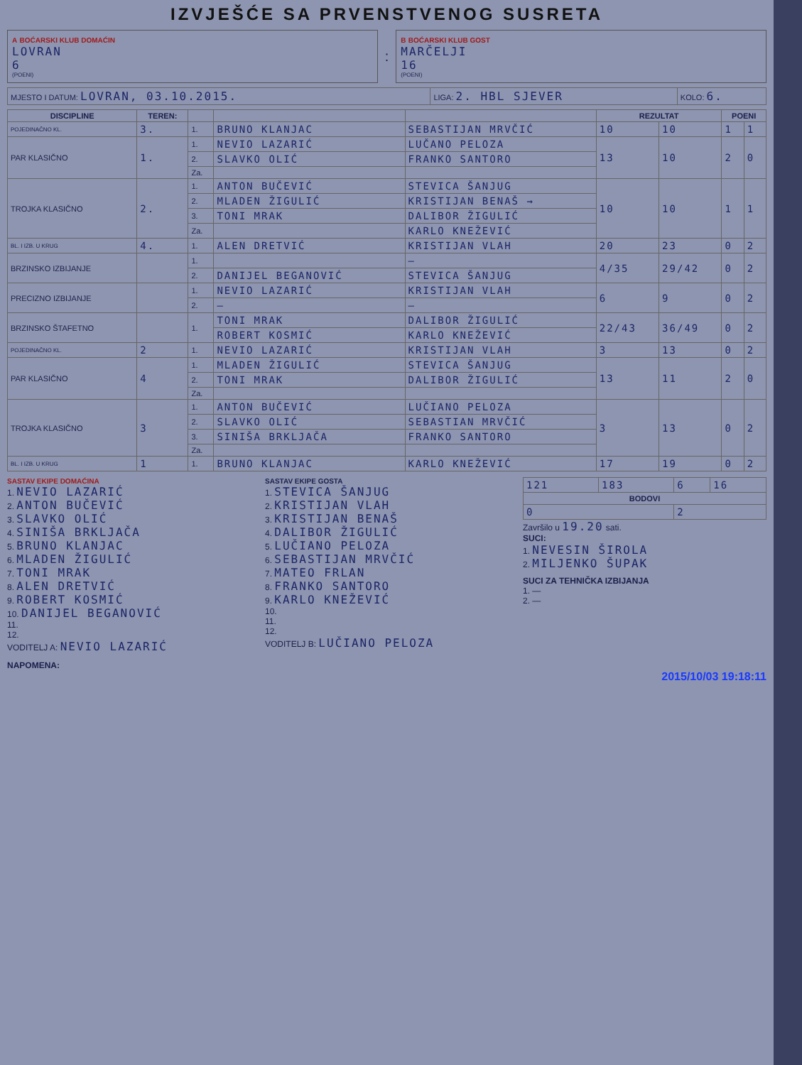IZVJEŠĆE SA PRVENSTVENOG SUSRETA
A BOĆARSKI KLUB DOMAĆIN
LOVRAN
6
(POENI)
:
B BOĆARSKI KLUB GOST
MARČELJI
16
(POENI)
| MJESTO I DATUM: LOVRAN, 03.10.2015. | LIGA: 2. HBL SJEVER | KOLO: 6. |
| DISCIPLINE | TEREN: | | | | REZULTAT | | POENI | |
| --- | --- | --- | --- | --- | --- | --- | --- | --- |
| POJEDINAČNO KL. | 3. | 1. | BRUNO KLANJAC | SEBASTIJAN MRVČIĆ | 10 | 10 | 1 | 1 |
| PAR KLASIČNO | 1. | 1. | NEVIO LAZARIĆ | LUČANO PELOZA | 13 | 10 | 2 | 0 |
| | | 2. | SLAVKO OLIĆ | FRANKO SANTORO | | | | |
| | | Za. | | | | | | |
| TROJKA KLASIČNO | 2. | 1. | ANTON BUČEVIĆ | STEVICA ŠANJUG | 10 | 10 | 1 | 1 |
| | | 2. | MLADEN ŽIGULIĆ | KRISTIJAN BENAŠ → | | | | |
| | | 3. | TONI MRAK | DALIBOR ŽIGULIĆ | | | | |
| | | Za. | | KARLO KNEŽEVIĆ | | | | |
| BL. I IZB. U KRUG | 4. | 1. | ALEN DRETVIĆ | KRISTIJAN VLAH | 20 | 23 | 0 | 2 |
| BRZINSKO IZBIJANJE | | 1. | | — | 4/35 | 29/42 | 0 | 2 |
| | | 2. | DANIJEL BEGANOVIĆ | STEVICA ŠANJUG | | | | |
| PRECIZNO IZBIJANJE | | 1. | NEVIO LAZARIĆ | KRISTIJAN VLAH | 6 | 9 | 0 | 2 |
| | | 2. | — | — | | | | |
| BRZINSKO ŠTAFETNO | | 1. | TONI MRAK | DALIBOR ŽIGULIĆ | 22/43 | 36/49 | 0 | 2 |
| | | | ROBERT KOSMIĆ | KARLO KNEŽEVIĆ | | | | |
| POJEDINAČNO KL. | 2 | 1. | NEVIO LAZARIĆ | KRISTIJAN VLAH | 3 | 13 | 0 | 2 |
| PAR KLASIČNO | 4 | 1. | MLADEN ŽIGULIĆ | STEVICA ŠANJUG | 13 | 11 | 2 | 0 |
| | | 2. | TONI MRAK | DALIBOR ŽIGULIĆ | | | | |
| | | Za. | | | | | | |
| TROJKA KLASIČNO | 3 | 1. | ANTON BUČEVIĆ | LUČIANO PELOZA | 3 | 13 | 0 | 2 |
| | | 2. | SLAVKO OLIĆ | SEBASTIAN MRVČIĆ | | | | |
| | | 3. | SINIŠA BRKLJAČA | FRANKO SANTORO | | | | |
| | | Za. | | | | | | |
| BL. I IZB. U KRUG | 1 | 1. | BRUNO KLANJAC | KARLO KNEŽEVIĆ | 17 | 19 | 0 | 2 |
SASTAV EKIPE DOMAĆINA
1. NEVIO LAZARIĆ
2. ANTON BUČEVIĆ
3. SLAVKO OLIĆ
4. SINIŠA BRKLJAČA
5. BRUNO KLANJAC
6. MLADEN ŽIGULIĆ
7. TONI MRAK
8. ALEN DRETVIĆ
9. ROBERT KOSMIĆ
10. DANIJEL BEGANOVIĆ
11.
12.
VODITELJ A: NEVIO LAZARIĆ
SASTAV EKIPE GOSTA
1. STEVICA ŠANJUG
2. KRISTIJAN VLAH
3. KRISTIJAN BENAŠ
4. DALIBOR ŽIGULIĆ
5. LUČIANO PELOZA
6. SEBASTIJAN MRVČIĆ
7. MATEO FRLAN
8. FRANKO SANTORO
9. KARLO KNEŽEVIĆ
10.
11.
12.
VODITELJ B: LUČIANO PELOZA
| 121 | 183 | 6 | 16 |
| BODOVI | | | |
| 0 | | 2 | |
Završilo u 19.20 sati.
SUCI:
1. NEVESIN ŠIROLA
2. MILJENKO ŠUPAK
SUCI ZA TEHNIČKA IZBIJANJA
1. —
2. —
NAPOMENA:
2015/10/03 19:18:11